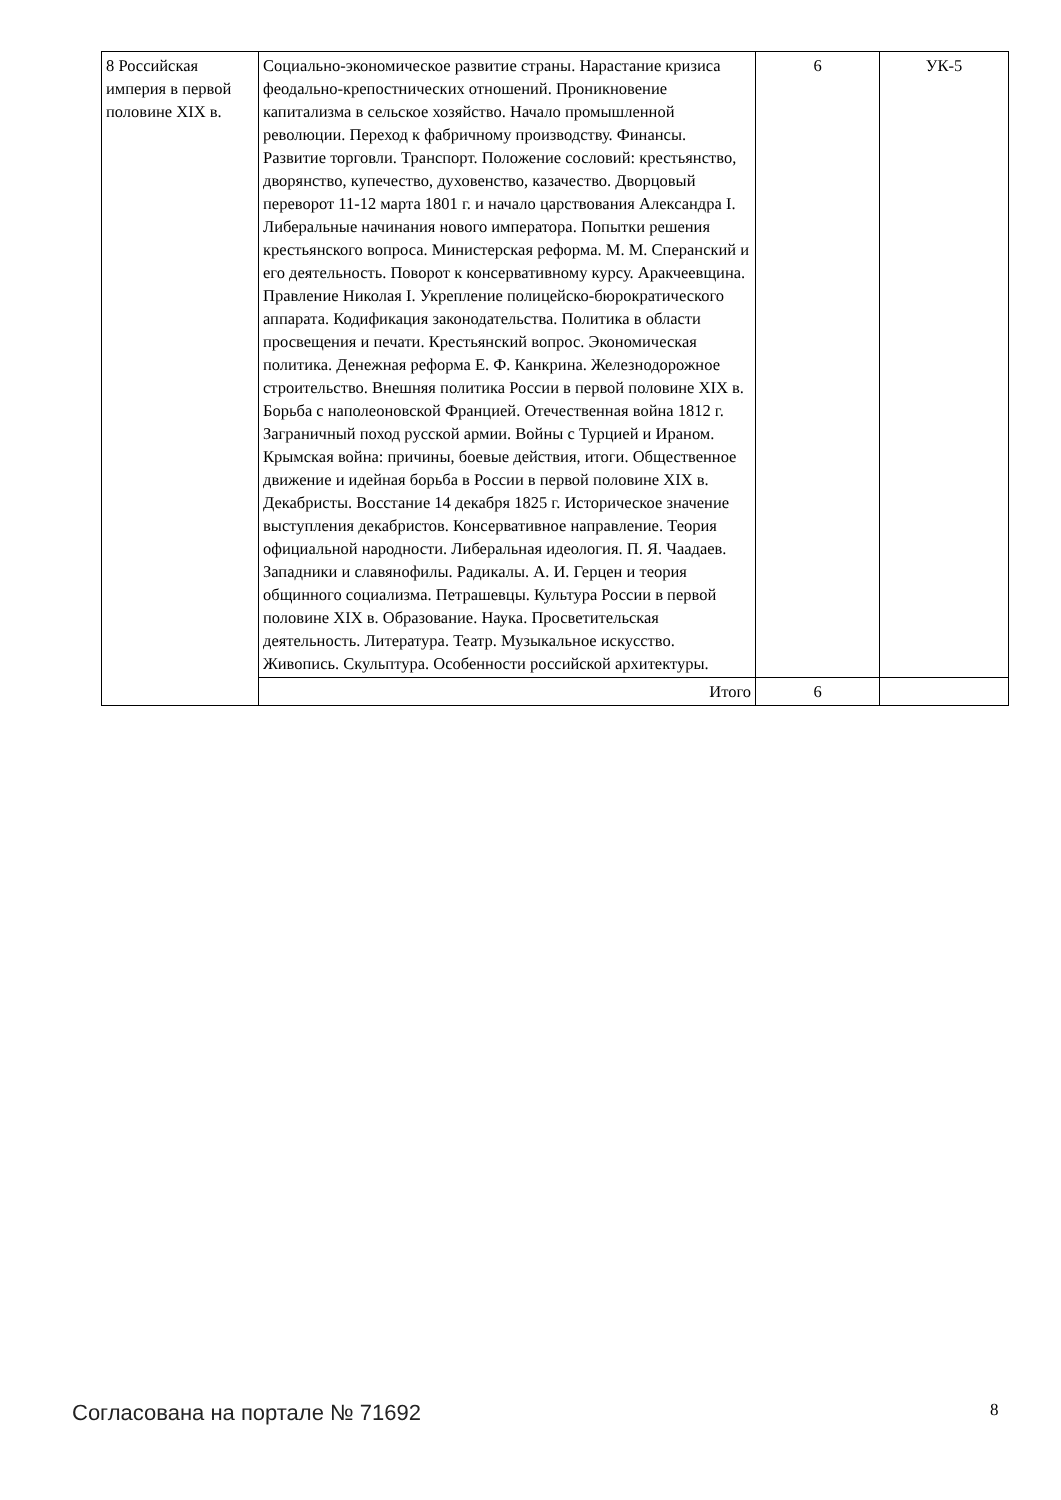| 8 Российская империя в первой половине XIX в. | Социально-экономическое развитие страны. Нарастание кризиса феодально-крепостнических отношений. Проникновение капитализма в сельское хозяйство. Начало промышленной революции. Переход к фабричному производству. Финансы. Развитие торговли. Транспорт. Положение сословий: крестьянство, дворянство, купечество, духовенство, казачество. Дворцовый переворот 11-12 марта 1801 г. и начало царствования Александра I. Либеральные начинания нового императора. Попытки решения крестьянского вопроса. Министерская реформа. М. М. Сперанский и его деятельность. Поворот к консервативному курсу. Аракчеевщина. Правление Николая I. Укрепление полицейско-бюрократического аппарата. Кодификация законодательства. Политика в области просвещения и печати. Крестьянский вопрос. Экономическая политика. Денежная реформа Е. Ф. Канкрина. Железнодорожное строительство. Внешняя политика России в первой половине XIX в. Борьба с наполеоновской Францией. Отечественная война 1812 г. Заграничный поход русской армии. Войны с Турцией и Ираном. Крымская война: причины, боевые действия, итоги. Общественное движение и идейная борьба в России в первой половине XIX в. Декабристы. Восстание 14 декабря 1825 г. Историческое значение выступления декабристов. Консервативное направление. Теория официальной народности. Либеральная идеология. П. Я. Чаадаев. Западники и славянофилы. Радикалы. А. И. Герцен и теория общинного социализма. Петрашевцы. Культура России в первой половине XIX в. Образование. Наука. Просветительская деятельность. Литература. Театр. Музыкальное искусство. Живопись. Скульптура. Особенности российской архитектуры. | 6 | УК-5 |
| | Итого | 6 | |
Согласована на портале № 71692 8